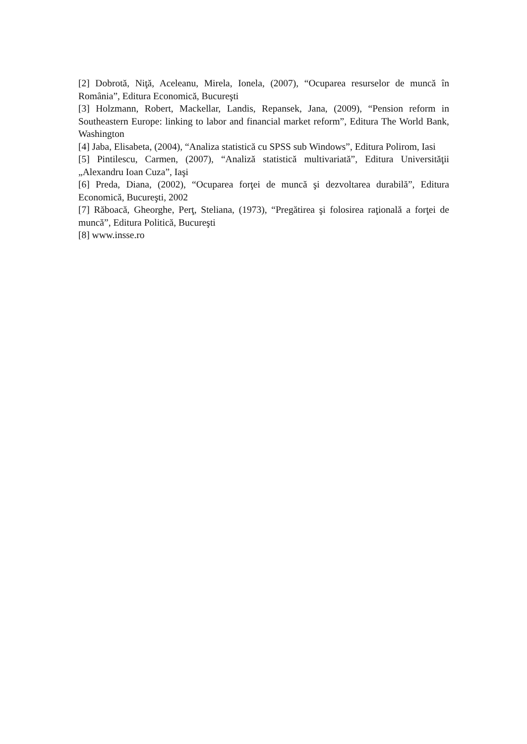[2] Dobrotă, Niţă, Aceleanu, Mirela, Ionela, (2007), “Ocuparea resurselor de muncă în România”, Editura Economică, Bucureşti
[3] Holzmann, Robert, Mackellar, Landis, Repansek, Jana, (2009), “Pension reform in Southeastern Europe: linking to labor and financial market reform”, Editura The World Bank, Washington
[4] Jaba, Elisabeta, (2004), “Analiza statistică cu SPSS sub Windows”, Editura Polirom, Iasi
[5] Pintilescu, Carmen, (2007), “Analiză statistică multivariată”, Editura Universităţii „Alexandru Ioan Cuza”, Iaşi
[6] Preda, Diana, (2002), “Ocuparea forţei de muncă şi dezvoltarea durabilă”, Editura Economică, Bucureşti, 2002
[7] Răboacă, Gheorghe, Perţ, Steliana, (1973), “Pregătirea şi folosirea raţională a forţei de muncă”, Editura Politică, Bucureşti
[8] www.insse.ro